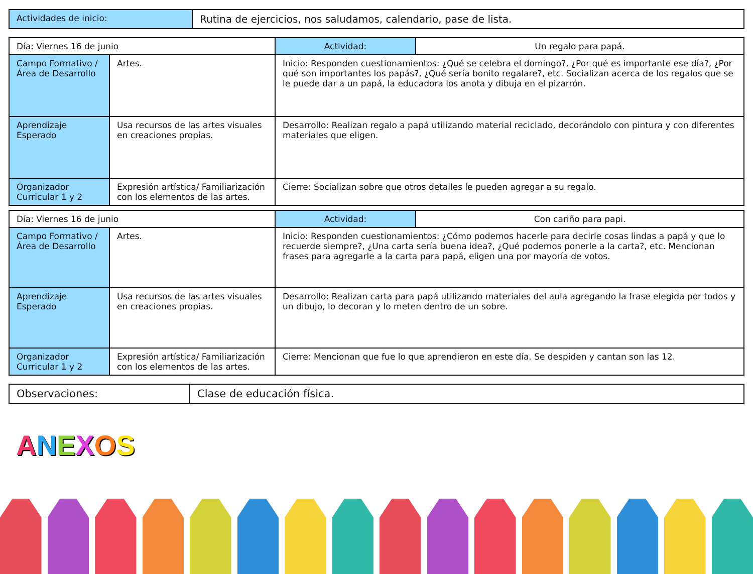| Actividades de inicio: | Rutina de ejercicios, nos saludamos, calendario, pase de lista. |
| Día: Viernes 16 de junio | | Actividad: | Un regalo para papá. |
| Campo Formativo /Área de Desarrollo | Artes. | Inicio: Responden cuestionamientos: ¿Qué se celebra el domingo?, ¿Por qué es importante ese día?, ¿Por qué son importantes los papás?, ¿Qué sería bonito regalare?, etc. Socializan acerca de los regalos que se le puede dar a un papá, la educadora los anota y dibuja en el pizarrón. | |
| Aprendizaje Esperado | Usa recursos de las artes visuales en creaciones propias. | Desarrollo: Realizan regalo a papá utilizando material reciclado, decorándolo con pintura y con diferentes materiales que eligen. | |
| Organizador Curricular 1 y 2 | Expresión artística/ Familiarización con los elementos de las artes. | Cierre: Socializan sobre que otros detalles le pueden agregar a su regalo. | |
| Día: Viernes 16 de junio | | Actividad: | Con cariño para papi. |
| Campo Formativo /Área de Desarrollo | Artes. | Inicio: Responden cuestionamientos: ¿Cómo podemos hacerle para decirle cosas lindas a papá y que lo recuerde siempre?, ¿Una carta sería buena idea?, ¿Qué podemos ponerle a la carta?, etc. Mencionan frases para agregarle a la carta para papá, eligen una por mayoría de votos. | |
| Aprendizaje Esperado | Usa recursos de las artes visuales en creaciones propias. | Desarrollo: Realizan carta para papá utilizando materiales del aula agregando la frase elegida por todos y un dibujo, lo decoran y lo meten dentro de un sobre. | |
| Organizador Curricular 1 y 2 | Expresión artística/ Familiarización con los elementos de las artes. | Cierre: Mencionan que fue lo que aprendieron en este día. Se despiden y cantan son las 12. | |
| Observaciones: | Clase de educación física. |
ANEXOS